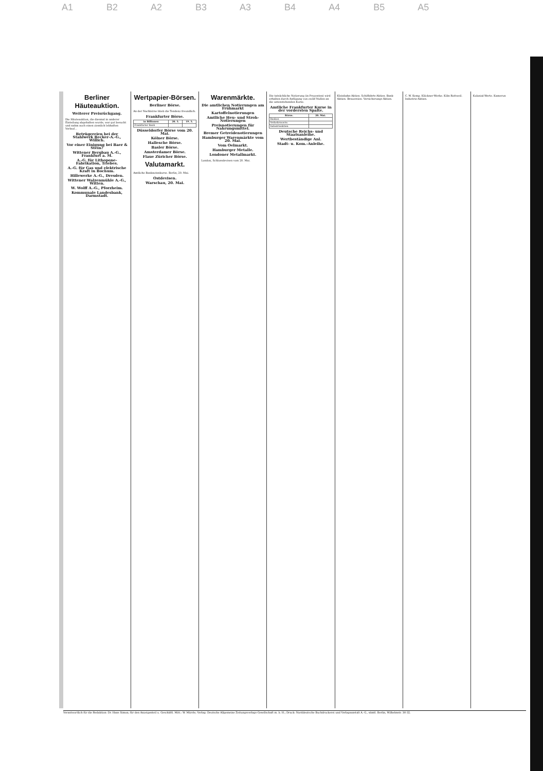A1 B2 A2 B3 A3 B4 A4 B5 A5
Berliner Häuteauktion.
Weiterer Preisrückgang.
Die Häuteauktion, die diesmal in anderer Einteilung abgehalten wurde, war gut besucht und nahm auch einen ziemlich lebhaften Verlauf...
Betrügereien bei der Stahlwerk Becker-A.-G., Willich.
Vor einer Einigung bei Baer & Stein?
Wittener Bergbau A.-G., Frankfurt a. M.
A.-G. für Lithopone-Fabrikation, Triebes.
A.-G. für Gas und elektrische Kraft in Bochum.
Hillewerke A.-G., Dresden.
Wittener Walzenmühle A.-G., Witten.
W. Wolff A.-G., Pforzheim.
Kommunale Landesbank, Darmstadt.
Wertpapier-Börsen.
Berliner Börse.
An der Nachbörse blieb die Tendenz freundlich.
Frankfurter Börse.
| in Billionen | 20. 5. | 19. 5. |
| --- | --- | --- |
| Frankfurter Bank | | |
Düsseldorfer Börse vom 20. Mai.
Kölner Börse.
Hallesche Börse.
Basler Börse.
Amsterdamer Börse.
Flaue Züricher Börse.
Valutamarkt.
Amtliche Banknotenkurse. Berlin, 20. Mai.
Ostdevisen.
Warschau, 20. Mai.
Warenmärkte.
Die amtlichen Notierungen am Frühmarkt
Kartoffelnotierungen
Amtliche Heu- und Stroh-Notierungen
Preisnotierungen für Nahrungsmittel.
Bremer Getreidenotierungen
Hamburger Warenmärkte vom 20. Mai.
Vom Oelmarkt.
Hamburger Metalle.
Londoner Metallmarkt.
London, Schlussdevisen vom 20. Mai.
Die tatsächliche Notierung (in Prozenten) wird erhalten durch Anfügung von zwölf Nullen an die untenstehenden Kurse.
Amtliche Frankfurter Kurse in der vordersten Spalte.
| Börse. | 20. Mai. |
| --- | --- |
| Banken | |
| Verkehrswerte. | |
| Industrieaktien. | |
Deutsche Reichs- und Staatsanleihe.
Wertbeständige Anl.
Stadt- u. Kom.-Anleihe.
Kleinbahn-Aktien. Schiffahrts-Aktien. Bank-Aktien. Brauereien. Versicherungs-Aktien.
C. W. Kemp. Klöckner-Werke. Köln-Rottweil. Industrie-Aktien.
Kolonial-Werte. Kamerun
Verantwortlich für die Redaktion: Dr. Hans Simon; für den Anzeigenteil u. Geschäftl. Mitt.: W. Mürrle; Verlag: Deutsche Allgemeine Zeitungsverlags-Gesellschaft m. b. H.; Druck: Norddeutsche Buchdruckerei und Verlagsanstalt A.-G., sämtl. Berlin, Wilhelmstr. 30-32.